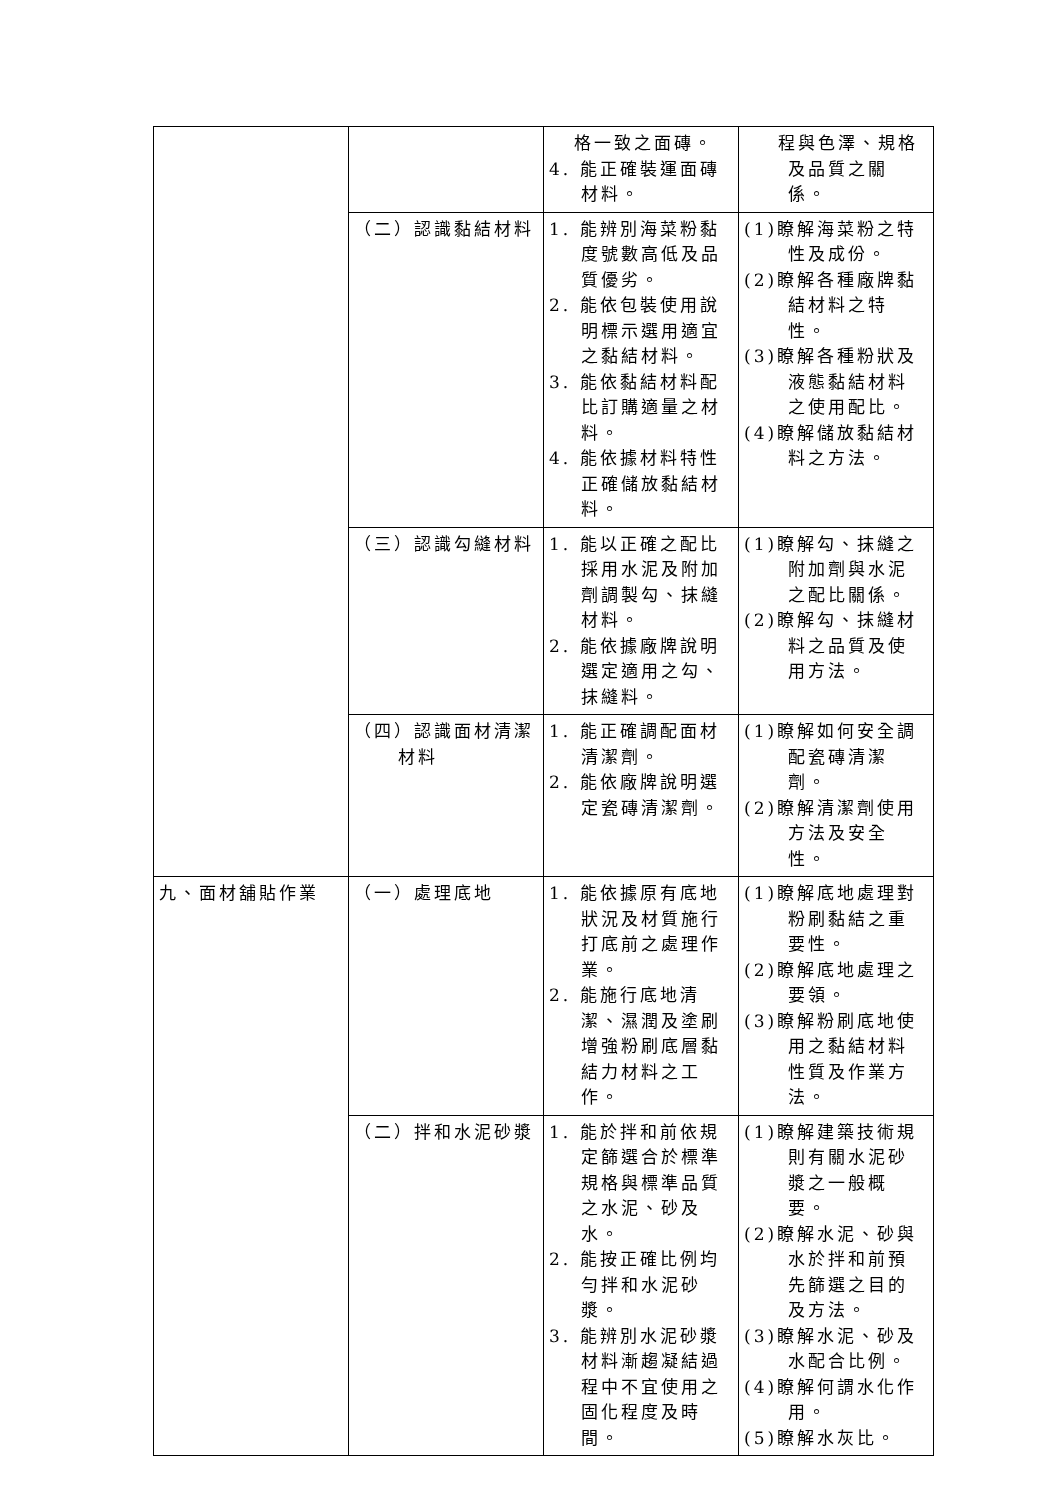| | | 格一致之面磚。 4. 能正確裝運面磚材料。 | 程與色澤、規格及品質之關係。 |
| | （二）認識黏結材料 | 1. 能辨別海菜粉黏度號數高低及品質優劣。 2. 能依包裝使用說明標示選用適宜之黏結材料。 3. 能依黏結材料配比訂購適量之材料。 4. 能依據材料特性正確儲放黏結材料。 | (1)瞭解海菜粉之特性及成份。 (2)瞭解各種廠牌黏結材料之特性。 (3)瞭解各種粉狀及液態黏結材料之使用配比。 (4)瞭解儲放黏結材料之方法。 |
| | （三）認識勾縫材料 | 1. 能以正確之配比採用水泥及附加劑調製勾、抹縫材料。 2. 能依據廠牌說明選定適用之勾、抹縫料。 | (1)瞭解勾、抹縫之附加劑與水泥之配比關係。 (2)瞭解勾、抹縫材料之品質及使用方法。 |
| | （四）認識面材清潔材料 | 1. 能正確調配面材清潔劑。 2. 能依廠牌說明選定瓷磚清潔劑。 | (1)瞭解如何安全調配瓷磚清潔劑。 (2)瞭解清潔劑使用方法及安全性。 |
| 九、面材舖貼作業 | （一）處理底地 | 1. 能依據原有底地狀況及材質施行打底前之處理作業。 2. 能施行底地清潔、濕潤及塗刷增強粉刷底層黏結力材料之工作。 | (1)瞭解底地處理對粉刷黏結之重要性。 (2)瞭解底地處理之要領。 (3)瞭解粉刷底地使用之黏結材料性質及作業方法。 |
| | （二）拌和水泥砂漿 | 1. 能於拌和前依規定篩選合於標準規格與標準品質之水泥、砂及水。 2. 能按正確比例均勻拌和水泥砂漿。 3. 能辨別水泥砂漿材料漸趨凝結過程中不宜使用之固化程度及時間。 | (1)瞭解建築技術規則有關水泥砂漿之一般概要。 (2)瞭解水泥、砂與水於拌和前預先篩選之目的及方法。 (3)瞭解水泥、砂及水配合比例。 (4)瞭解何謂水化作用。 (5)瞭解水灰比。 |